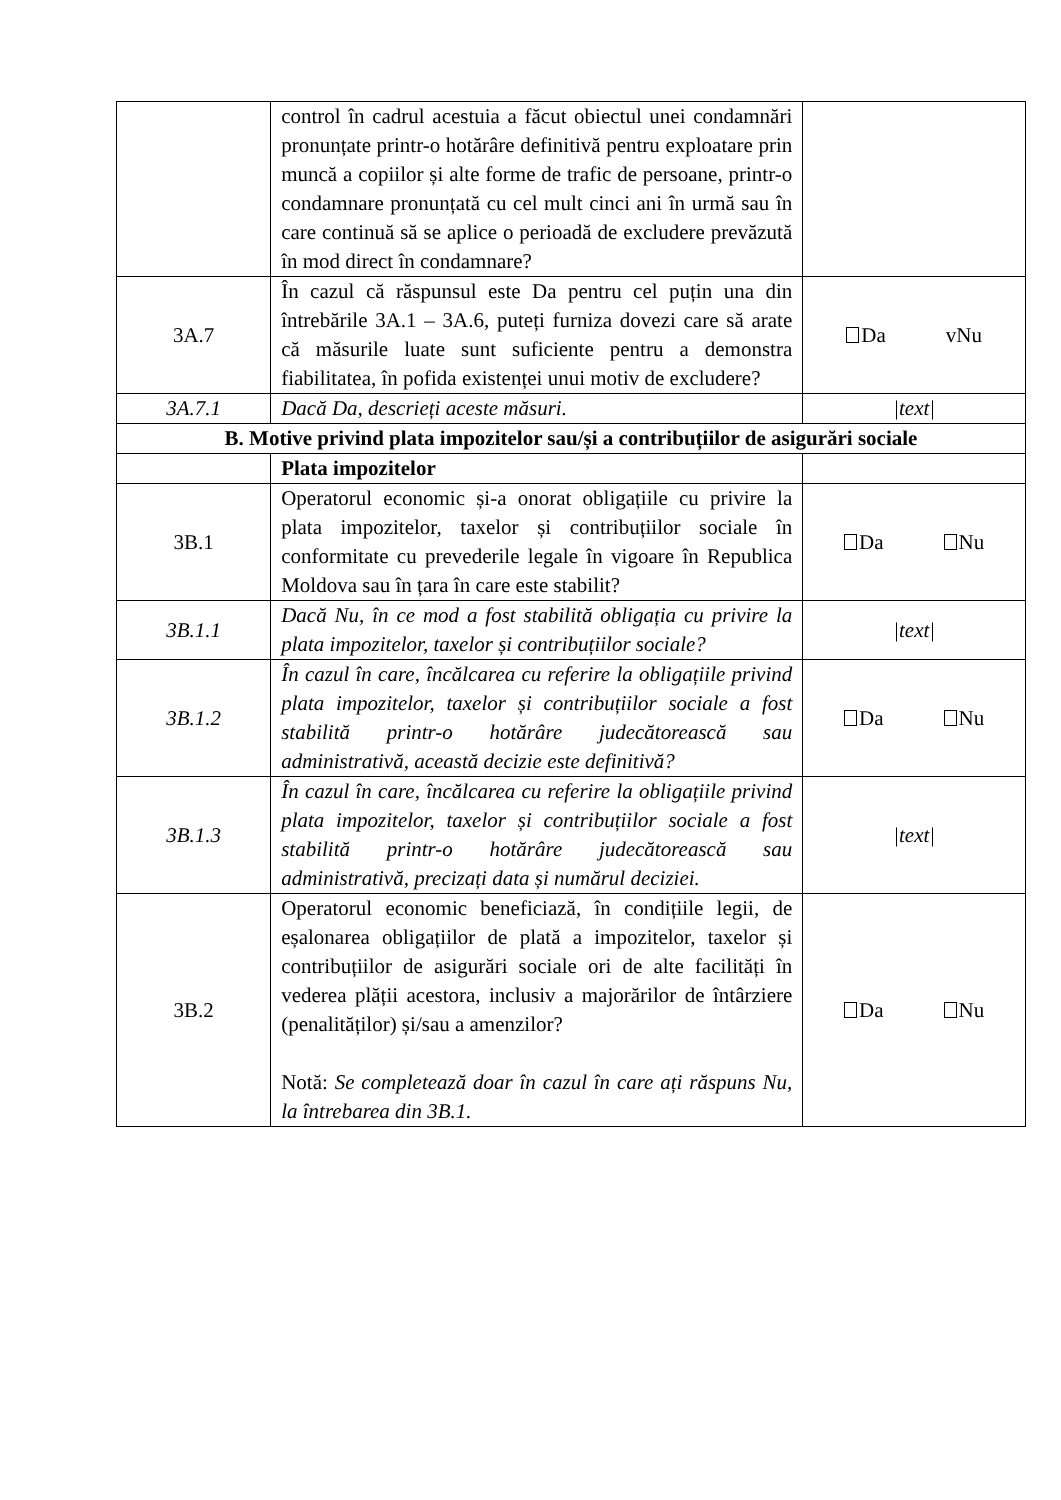| | control în cadrul acestuia a făcut obiectul unei condamnări pronunțate printr-o hotărâre definitivă pentru exploatare prin muncă a copiilor și alte forme de trafic de persoane, printr-o condamnare pronunțată cu cel mult cinci ani în urmă sau în care continuă să se aplice o perioadă de excludere prevăzută în mod direct în condamnare? | |
| 3A.7 | În cazul că răspunsul este Da pentru cel puțin una din întrebările 3A.1 – 3A.6, puteți furniza dovezi care să arate că măsurile luate sunt suficiente pentru a demonstra fiabilitatea, în pofida existenței unui motiv de excludere? | Da vNu |
| 3A.7.1 | Dacă Da, descrieți aceste măsuri. | /text/ |
| B. Motive privind plata impozitelor sau/și a contribuțiilor de asigurări sociale | | |
| | Plata impozitelor | |
| 3B.1 | Operatorul economic și-a onorat obligațiile cu privire la plata impozitelor, taxelor și contribuțiilor sociale în conformitate cu prevederile legale în vigoare în Republica Moldova sau în țara în care este stabilit? | Da Nu |
| 3B.1.1 | Dacă Nu, în ce mod a fost stabilită obligația cu privire la plata impozitelor, taxelor și contribuțiilor sociale? | /text/ |
| 3B.1.2 | În cazul în care, încălcarea cu referire la obligațiile privind plata impozitelor, taxelor și contribuțiilor sociale a fost stabilită printr-o hotărâre judecătorească sau administrativă, această decizie este definitivă? | Da Nu |
| 3B.1.3 | În cazul în care, încălcarea cu referire la obligațiile privind plata impozitelor, taxelor și contribuțiilor sociale a fost stabilită printr-o hotărâre judecătorească sau administrativă, precizați data și numărul deciziei. | /text/ |
| 3B.2 | Operatorul economic beneficiază, în condițiile legii, de eșalonarea obligațiilor de plată a impozitelor, taxelor și contribuțiilor de asigurări sociale ori de alte facilități în vederea plății acestora, inclusiv a majorărilor de întârziere (penalităților) și/sau a amenzilor? Notă: Se completează doar în cazul în care ați răspuns Nu, la întrebarea din 3B.1. | Da Nu |